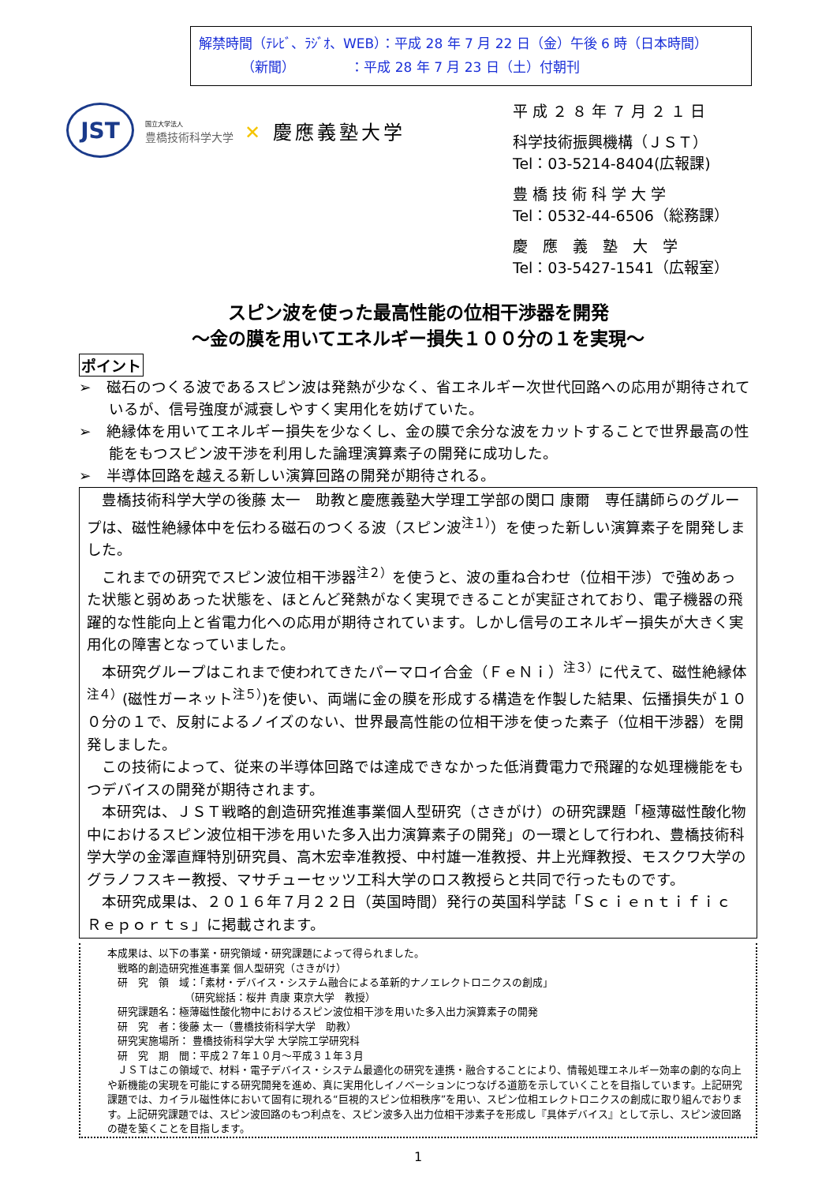解禁時間（ﾃﾚﾋﾞ、ﾗｼﾞｵ、WEB）：平成 28 年 7 月 22 日（金）午後 6 時（日本時間）
（新聞） ：平成 28 年 7 月 23 日（土）付朝刊
JST
国立大学法人
豊橋技術科学大学
✕ 慶應義塾大学
平 成 ２ ８ 年 ７ 月 ２ １ 日
科学技術振興機構（ＪＳＴ）
Tel：03-5214-8404(広報課)
豊 橋 技 術 科 学 大 学
Tel：0532-44-6506（総務課）
慶　應　義　塾　大　学
Tel：03-5427-1541（広報室）
スピン波を使った最高性能の位相干渉器を開発
～金の膜を用いてエネルギー損失１００分の１を実現～
ポイント
➢　磁石のつくる波であるスピン波は発熱が少なく、省エネルギー次世代回路への応用が期待されているが、信号強度が減衰しやすく実用化を妨げていた。
➢　絶縁体を用いてエネルギー損失を少なくし、金の膜で余分な波をカットすることで世界最高の性能をもつスピン波干渉を利用した論理演算素子の開発に成功した。
➢　半導体回路を越える新しい演算回路の開発が期待される。
豊橋技術科学大学の後藤 太一　助教と慶應義塾大学理工学部の関口 康爾　専任講師らのグループは、磁性絶縁体中を伝わる磁石のつくる波（スピン波<sup>注１）</sup>）を使った新しい演算素子を開発しました。
これまでの研究でスピン波位相干渉器<sup>注２）</sup>を使うと、波の重ね合わせ（位相干渉）で強めあった状態と弱めあった状態を、ほとんど発熱がなく実現できることが実証されており、電子機器の飛躍的な性能向上と省電力化への応用が期待されています。しかし信号のエネルギー損失が大きく実用化の障害となっていました。
本研究グループはこれまで使われてきたパーマロイ合金（ＦｅＮｉ）<sup>注３）</sup>に代えて、磁性絶縁体<sup>注４）</sup>(磁性ガーネット<sup>注５）</sup>)を使い、両端に金の膜を形成する構造を作製した結果、伝播損失が１００分の１で、反射によるノイズのない、世界最高性能の位相干渉を使った素子（位相干渉器）を開発しました。
この技術によって、従来の半導体回路では達成できなかった低消費電力で飛躍的な処理機能をもつデバイスの開発が期待されます。
本研究は、ＪＳＴ戦略的創造研究推進事業個人型研究（さきがけ）の研究課題「極薄磁性酸化物中におけるスピン波位相干渉を用いた多入出力演算素子の開発」の一環として行われ、豊橋技術科学大学の金澤直輝特別研究員、高木宏幸准教授、中村雄一准教授、井上光輝教授、モスクワ大学のグラノフスキー教授、マサチューセッツ工科大学のロス教授らと共同で行ったものです。
本研究成果は、２０１６年７月２２日（英国時間）発行の英国科学誌「Ｓｃｉｅｎｔｉｆｉｃ　Ｒｅｐｏｒｔｓ」に掲載されます。
本成果は、以下の事業・研究領域・研究課題によって得られました。
　戦略的創造研究推進事業 個人型研究（さきがけ）
　研　究　領　域：「素材・デバイス・システム融合による革新的ナノエレクトロニクスの創成」
　　　　　　　　（研究総括：桜井 貴康 東京大学　教授）
　研究課題名：極薄磁性酸化物中におけるスピン波位相干渉を用いた多入出力演算素子の開発
　研　究　者：後藤 太一（豊橋技術科学大学　助教）
　研究実施場所： 豊橋技術科学大学 大学院工学研究科
　研　究　期　間：平成２７年１０月～平成３１年３月
　ＪＳＴはこの領域で、材料・電子デバイス・システム最適化の研究を連携・融合することにより、情報処理エネルギー効率の劇的な向上や新機能の実現を可能にする研究開発を進め、真に実用化しイノベーションにつなげる道筋を示していくことを目指しています。上記研究課題では、カイラル磁性体において固有に現れる“巨視的スピン位相秩序”を用い、スピン位相エレクトロニクスの創成に取り組んでおります。上記研究課題では、スピン波回路のもつ利点を、スピン波多入出力位相干渉素子を形成し『具体デバイス』として示し、スピン波回路の礎を築くことを目指します。
1